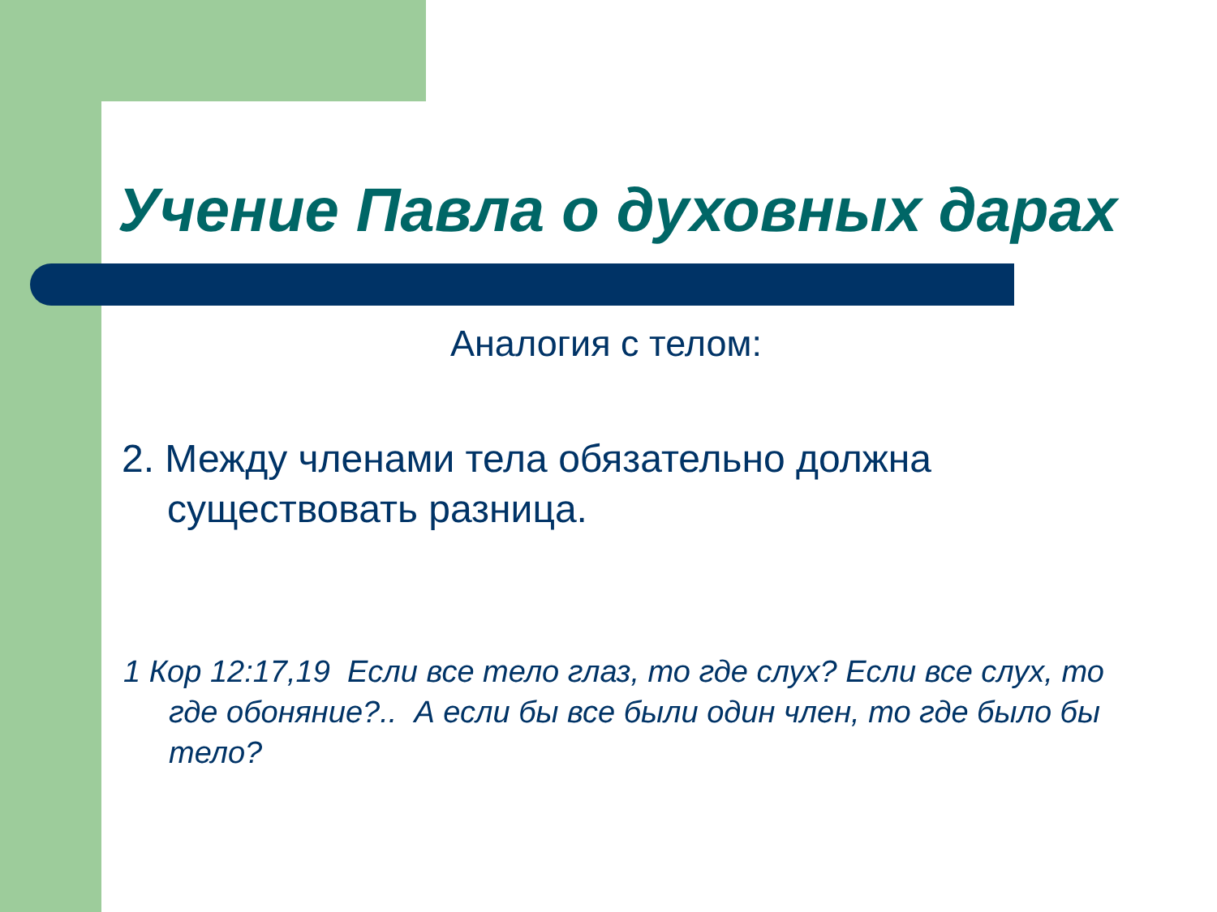Учение Павла о духовных дарах
Аналогия с телом:
2. Между членами тела обязательно должна существовать разница.
1 Кор 12:17,19 Если все тело глаз, то где слух? Если все слух, то где обоняние?.. А если бы все были один член, то где было бы тело?